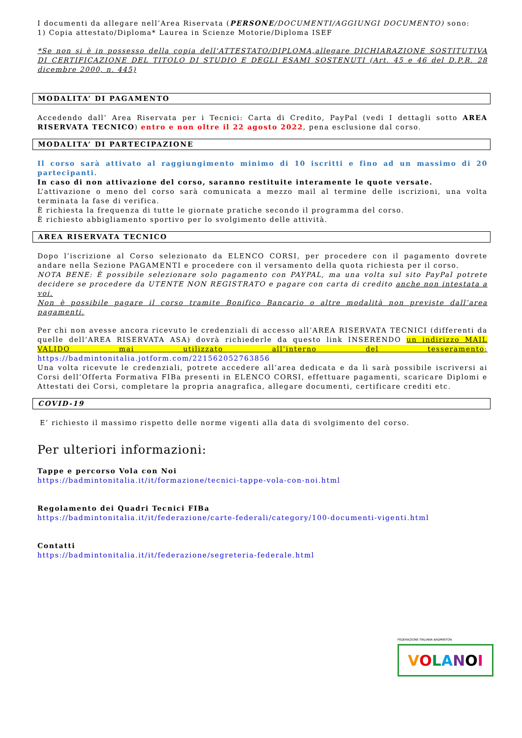I documenti da allegare nell’Area Riservata (PERSONE/DOCUMENTI/AGGIUNGI DOCUMENTO) sono:
1) Copia attestato/Diploma* Laurea in Scienze Motorie/Diploma ISEF
*Se non si è in possesso della copia dell'ATTESTATO/DIPLOMA,allegare DICHIARAZIONE SOSTITUTIVA DI CERTIFICAZIONE DEL TITOLO DI STUDIO E DEGLI ESAMI SOSTENUTI (Art. 45 e 46 del D.P.R. 28 dicembre 2000, n. 445)
MODALITA’ DI PAGAMENTO
Accedendo dall’ Area Riservata per i Tecnici: Carta di Credito, PayPal (vedi I dettagli sotto AREA RISERVATA TECNICO) entro e non oltre il 22 agosto 2022, pena esclusione dal corso.
MODALITA’ DI PARTECIPAZIONE
Il corso sarà attivato al raggiungimento minimo di 10 iscritti e fino ad un massimo di 20 partecipanti.
In caso di non attivazione del corso, saranno restituite interamente le quote versate.
L’attivazione o meno del corso sarà comunicata a mezzo mail al termine delle iscrizioni, una volta terminata la fase di verifica.
È richiesta la frequenza di tutte le giornate pratiche secondo il programma del corso.
È richiesto abbigliamento sportivo per lo svolgimento delle attività.
AREA RISERVATA TECNICO
Dopo l’iscrizione al Corso selezionato da ELENCO CORSI, per procedere con il pagamento dovrete andare nella Sezione PAGAMENTI e procedere con il versamento della quota richiesta per il corso.
NOTA BENE: È possibile selezionare solo pagamento con PAYPAL, ma una volta sul sito PayPal potrete decidere se procedere da UTENTE NON REGISTRATO e pagare con carta di credito anche non intestata a voi.
Non è possibile pagare il corso tramite Bonifico Bancario o altre modalità non previste dall’area pagamenti.
Per chi non avesse ancora ricevuto le credenziali di accesso all’AREA RISERVATA TECNICI (differenti da quelle dell’AREA RISERVATA ASA) dovrà richiederle da questo link INSERENDO un indirizzo MAIL VALIDO mai utilizzato all’interno del tesseramento: https://badmintonitalia.jotform.com/221562052763856
Una volta ricevute le credenziali, potrete accedere all’area dedicata e da lì sarà possibile iscriversi ai Corsi dell’Offerta Formativa FIBa presenti in ELENCO CORSI, effettuare pagamenti, scaricare Diplomi e Attestati dei Corsi, completare la propria anagrafica, allegare documenti, certificare crediti etc.
COVID-19
E’ richiesto il massimo rispetto delle norme vigenti alla data di svolgimento del corso.
Per ulteriori informazioni:
Tappe e percorso Vola con Noi
https://badmintonitalia.it/it/formazione/tecnici-tappe-vola-con-noi.html
Regolamento dei Quadri Tecnici FIBa
https://badmintonitalia.it/it/federazione/carte-federali/category/100-documenti-vigenti.html
Contatti
https://badmintonitalia.it/it/federazione/segreteria-federale.html
FEDERAZIONE ITALIANA BADMINTON
VOLANOI